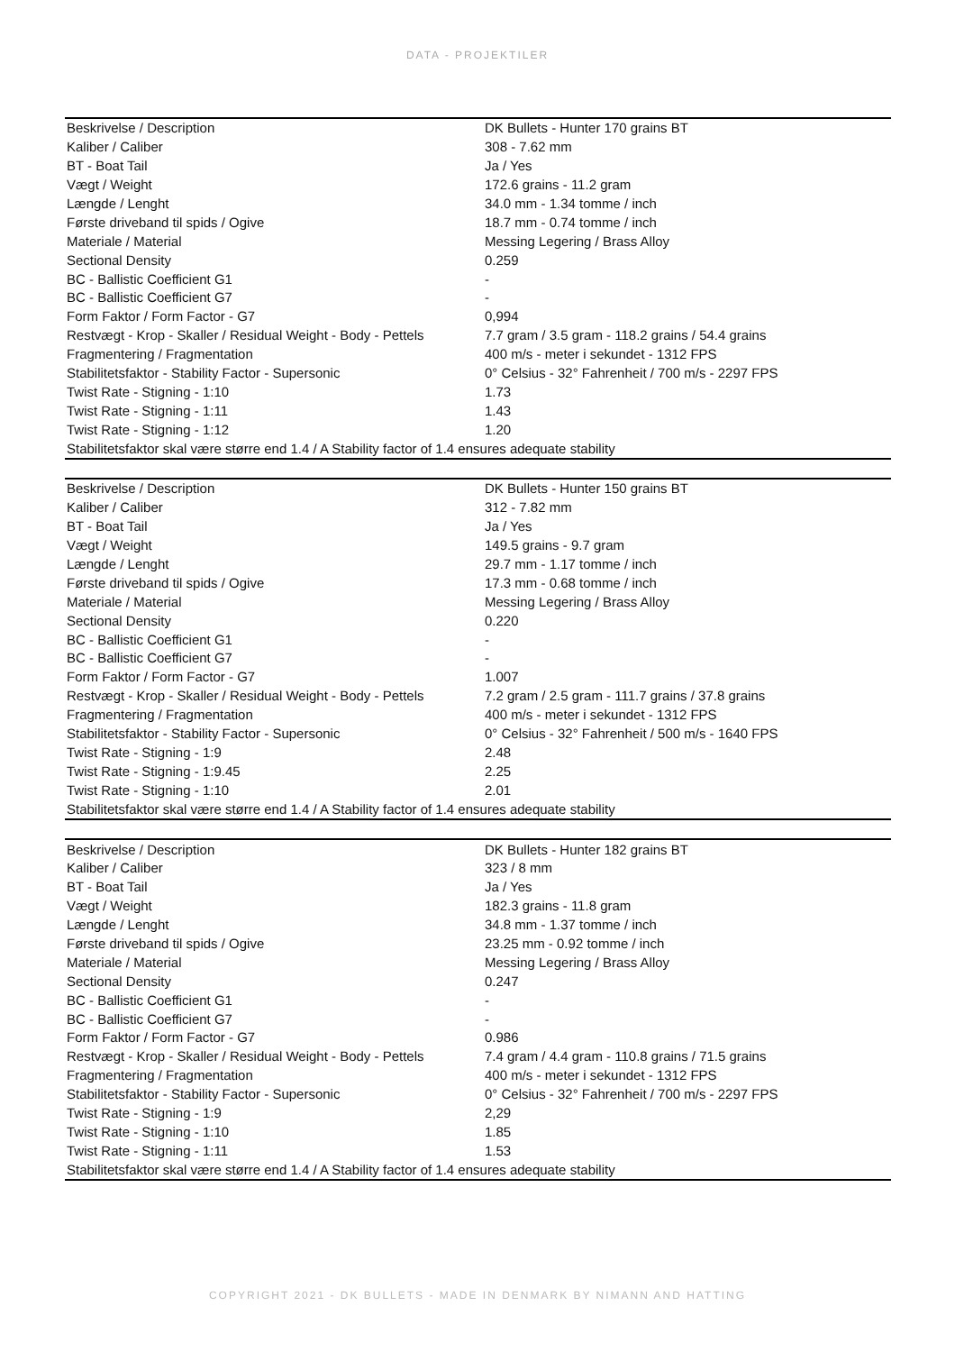DATA - PROJEKTILER
| Beskrivelse / Description | DK Bullets - Hunter 170 grains BT |
| Kaliber / Caliber | 308 - 7.62 mm |
| BT - Boat Tail | Ja / Yes |
| Vægt / Weight | 172.6 grains - 11.2 gram |
| Længde / Lenght | 34.0 mm - 1.34 tomme / inch |
| Første driveband til spids / Ogive | 18.7 mm - 0.74 tomme / inch |
| Materiale / Material | Messing Legering / Brass Alloy |
| Sectional Density | 0.259 |
| BC - Ballistic Coefficient G1 | - |
| BC - Ballistic Coefficient G7 | - |
| Form Faktor / Form Factor - G7 | 0,994 |
| Restvægt - Krop - Skaller / Residual Weight - Body - Pettels | 7.7 gram / 3.5 gram - 118.2 grains / 54.4 grains |
| Fragmentering / Fragmentation | 400 m/s - meter i sekundet - 1312 FPS |
| Stabilitetsfaktor - Stability Factor - Supersonic | 0° Celsius - 32° Fahrenheit / 700 m/s - 2297 FPS |
| Twist Rate - Stigning - 1:10 | 1.73 |
| Twist Rate - Stigning - 1:11 | 1.43 |
| Twist Rate - Stigning - 1:12 | 1.20 |
| Stabilitetsfaktor skal være større end 1.4 / A Stability factor of 1.4 ensures adequate stability | |
| Beskrivelse / Description | DK Bullets - Hunter 150 grains BT |
| Kaliber / Caliber | 312 - 7.82 mm |
| BT - Boat Tail | Ja / Yes |
| Vægt / Weight | 149.5 grains - 9.7 gram |
| Længde / Lenght | 29.7 mm - 1.17 tomme / inch |
| Første driveband til spids / Ogive | 17.3 mm - 0.68 tomme / inch |
| Materiale / Material | Messing Legering / Brass Alloy |
| Sectional Density | 0.220 |
| BC - Ballistic Coefficient G1 | - |
| BC - Ballistic Coefficient G7 | - |
| Form Faktor / Form Factor - G7 | 1.007 |
| Restvægt - Krop - Skaller / Residual Weight - Body - Pettels | 7.2 gram / 2.5 gram - 111.7 grains / 37.8 grains |
| Fragmentering / Fragmentation | 400 m/s - meter i sekundet - 1312 FPS |
| Stabilitetsfaktor - Stability Factor - Supersonic | 0° Celsius - 32° Fahrenheit / 500 m/s - 1640 FPS |
| Twist Rate - Stigning - 1:9 | 2.48 |
| Twist Rate - Stigning - 1:9.45 | 2.25 |
| Twist Rate - Stigning - 1:10 | 2.01 |
| Stabilitetsfaktor skal være større end 1.4 / A Stability factor of 1.4 ensures adequate stability | |
| Beskrivelse / Description | DK Bullets - Hunter 182 grains BT |
| Kaliber / Caliber | 323 / 8 mm |
| BT - Boat Tail | Ja / Yes |
| Vægt / Weight | 182.3 grains - 11.8 gram |
| Længde / Lenght | 34.8 mm - 1.37 tomme / inch |
| Første driveband til spids / Ogive | 23.25 mm - 0.92 tomme / inch |
| Materiale / Material | Messing Legering / Brass Alloy |
| Sectional Density | 0.247 |
| BC - Ballistic Coefficient G1 | - |
| BC - Ballistic Coefficient G7 | - |
| Form Faktor / Form Factor - G7 | 0.986 |
| Restvægt - Krop - Skaller / Residual Weight - Body - Pettels | 7.4 gram / 4.4 gram - 110.8 grains / 71.5 grains |
| Fragmentering / Fragmentation | 400 m/s - meter i sekundet - 1312 FPS |
| Stabilitetsfaktor - Stability Factor - Supersonic | 0° Celsius - 32° Fahrenheit / 700 m/s - 2297 FPS |
| Twist Rate - Stigning - 1:9 | 2,29 |
| Twist Rate - Stigning - 1:10 | 1.85 |
| Twist Rate - Stigning - 1:11 | 1.53 |
| Stabilitetsfaktor skal være større end 1.4 / A Stability factor of 1.4 ensures adequate stability | |
COPYRIGHT 2021 - DK BULLETS - MADE IN DENMARK BY NIMANN AND HATTING